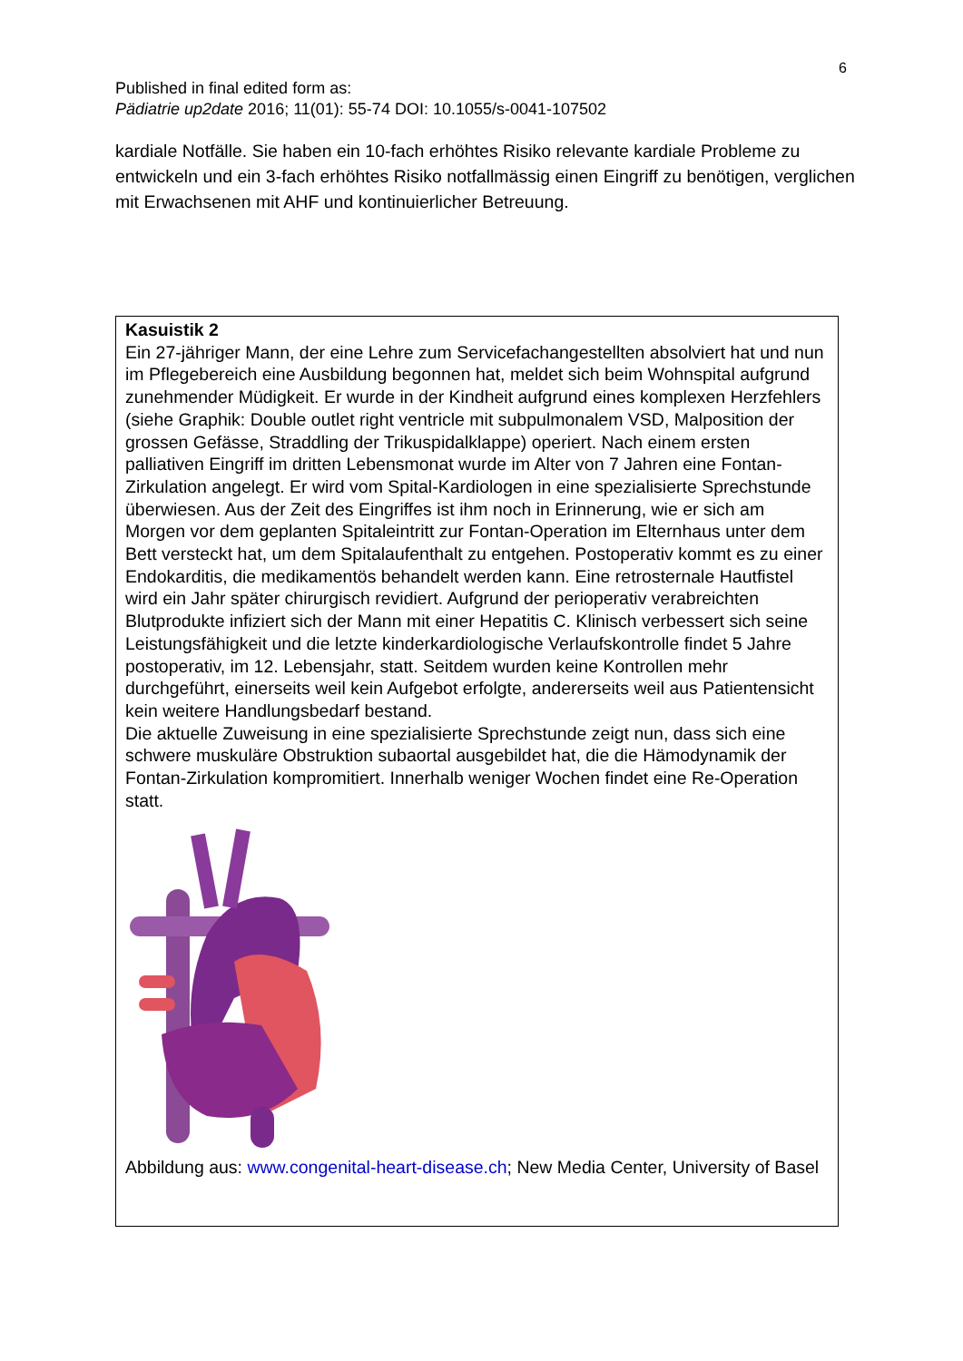6
Published in final edited form as:
Pädiatrie up2date 2016; 11(01): 55-74 DOI: 10.1055/s-0041-107502
kardiale Notfälle. Sie haben ein 10-fach erhöhtes Risiko relevante kardiale Probleme zu entwickeln und ein 3-fach erhöhtes Risiko notfallmässig einen Eingriff zu benötigen, verglichen mit Erwachsenen mit AHF und kontinuierlicher Betreuung.
Kasuistik 2
Ein 27-jähriger Mann, der eine Lehre zum Servicefachangestellten absolviert hat und nun im Pflegebereich eine Ausbildung begonnen hat, meldet sich beim Wohnspital aufgrund zunehmender Müdigkeit. Er wurde in der Kindheit aufgrund eines komplexen Herzfehlers (siehe Graphik: Double outlet right ventricle mit subpulmonalem VSD, Malposition der grossen Gefässe, Straddling der Trikuspidalklappe) operiert. Nach einem ersten palliativen Eingriff im dritten Lebensmonat wurde im Alter von 7 Jahren eine Fontan-Zirkulation angelegt. Er wird vom Spital-Kardiologen in eine spezialisierte Sprechstunde überwiesen. Aus der Zeit des Eingriffes ist ihm noch in Erinnerung, wie er sich am Morgen vor dem geplanten Spitaleintritt zur Fontan-Operation im Elternhaus unter dem Bett versteckt hat, um dem Spitalaufenthalt zu entgehen. Postoperativ kommt es zu einer Endokarditis, die medikamentös behandelt werden kann. Eine retrosternale Hautfistel wird ein Jahr später chirurgisch revidiert. Aufgrund der perioperativ verabreichten Blutprodukte infiziert sich der Mann mit einer Hepatitis C. Klinisch verbessert sich seine Leistungsfähigkeit und die letzte kinderkardiologische Verlaufskontrolle findet 5 Jahre postoperativ, im 12. Lebensjahr, statt. Seitdem wurden keine Kontrollen mehr durchgeführt, einerseits weil kein Aufgebot erfolgte, andererseits weil aus Patientensicht kein weitere Handlungsbedarf bestand.
Die aktuelle Zuweisung in eine spezialisierte Sprechstunde zeigt nun, dass sich eine schwere muskuläre Obstruktion subaortal ausgebildet hat, die die Hämodynamik der Fontan-Zirkulation kompromitiert. Innerhalb weniger Wochen findet eine Re-Operation statt.
Abbildung aus: www.congenital-heart-disease.ch; New Media Center, University of Basel